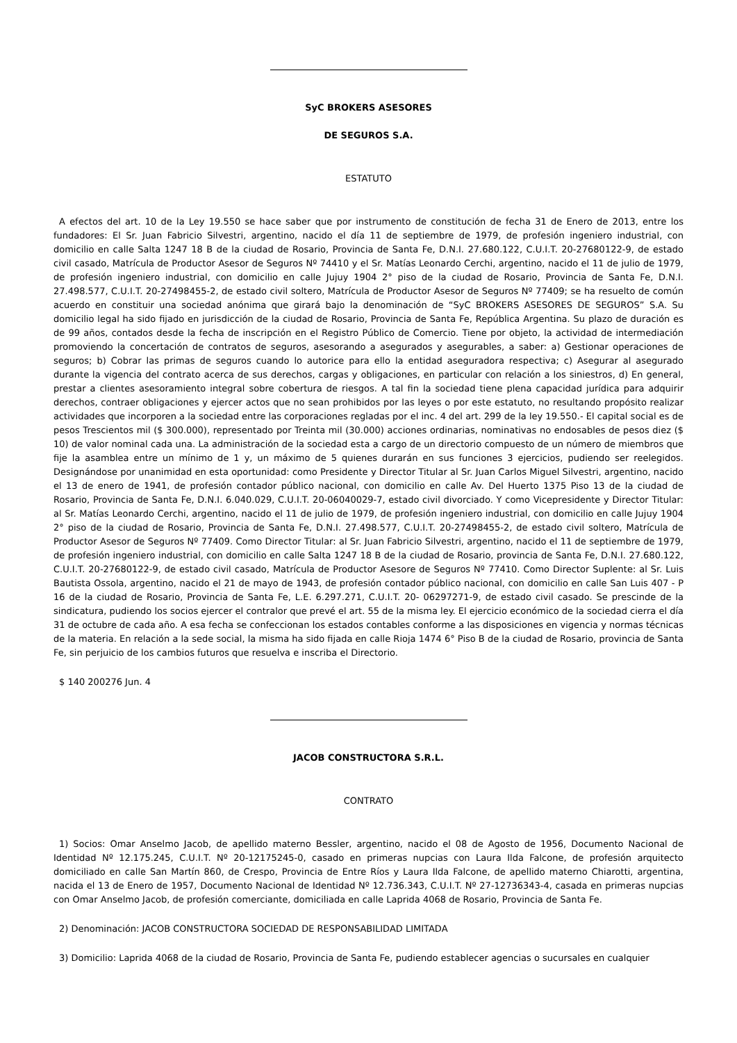SyC BROKERS ASESORES
DE SEGUROS S.A.
ESTATUTO
A efectos del art. 10 de la Ley 19.550 se hace saber que por instrumento de constitución de fecha 31 de Enero de 2013, entre los fundadores: El Sr. Juan Fabricio Silvestri, argentino, nacido el día 11 de septiembre de 1979, de profesión ingeniero industrial, con domicilio en calle Salta 1247 18 B de la ciudad de Rosario, Provincia de Santa Fe, D.N.I. 27.680.122, C.U.I.T. 20-27680122-9, de estado civil casado, Matrícula de Productor Asesor de Seguros Nº 74410 y el Sr. Matías Leonardo Cerchi, argentino, nacido el 11 de julio de 1979, de profesión ingeniero industrial, con domicilio en calle Jujuy 1904 2° piso de la ciudad de Rosario, Provincia de Santa Fe, D.N.I. 27.498.577, C.U.I.T. 20-27498455-2, de estado civil soltero, Matrícula de Productor Asesor de Seguros Nº 77409; se ha resuelto de común acuerdo en constituir una sociedad anónima que girará bajo la denominación de “SyC BROKERS ASESORES DE SEGUROS” S.A. Su domicilio legal ha sido fijado en jurisdicción de la ciudad de Rosario, Provincia de Santa Fe, República Argentina. Su plazo de duración es de 99 años, contados desde la fecha de inscripción en el Registro Público de Comercio. Tiene por objeto, la actividad de intermediación promoviendo la concertación de contratos de seguros, asesorando a asegurados y asegurables, a saber: a) Gestionar operaciones de seguros; b) Cobrar las primas de seguros cuando lo autorice para ello la entidad aseguradora respectiva; c) Asegurar al asegurado durante la vigencia del contrato acerca de sus derechos, cargas y obligaciones, en particular con relación a los siniestros, d) En general, prestar a clientes asesoramiento integral sobre cobertura de riesgos. A tal fin la sociedad tiene plena capacidad jurídica para adquirir derechos, contraer obligaciones y ejercer actos que no sean prohibidos por las leyes o por este estatuto, no resultando propósito realizar actividades que incorporen a la sociedad entre las corporaciones regladas por el inc. 4 del art. 299 de la ley 19.550.- El capital social es de pesos Trescientos mil ($ 300.000), representado por Treinta mil (30.000) acciones ordinarias, nominativas no endosables de pesos diez ($ 10) de valor nominal cada una. La administración de la sociedad esta a cargo de un directorio compuesto de un número de miembros que fije la asamblea entre un mínimo de 1 y, un máximo de 5 quienes durarán en sus funciones 3 ejercicios, pudiendo ser reelegidos. Designándose por unanimidad en esta oportunidad: como Presidente y Director Titular al Sr. Juan Carlos Miguel Silvestri, argentino, nacido el 13 de enero de 1941, de profesión contador público nacional, con domicilio en calle Av. Del Huerto 1375 Piso 13 de la ciudad de Rosario, Provincia de Santa Fe, D.N.I. 6.040.029, C.U.I.T. 20-06040029-7, estado civil divorciado. Y como Vicepresidente y Director Titular: al Sr. Matías Leonardo Cerchi, argentino, nacido el 11 de julio de 1979, de profesión ingeniero industrial, con domicilio en calle Jujuy 1904 2° piso de la ciudad de Rosario, Provincia de Santa Fe, D.N.I. 27.498.577, C.U.I.T. 20-27498455-2, de estado civil soltero, Matrícula de Productor Asesor de Seguros Nº 77409. Como Director Titular: al Sr. Juan Fabricio Silvestri, argentino, nacido el 11 de septiembre de 1979, de profesión ingeniero industrial, con domicilio en calle Salta 1247 18 B de la ciudad de Rosario, provincia de Santa Fe, D.N.I. 27.680.122, C.U.I.T. 20-27680122-9, de estado civil casado, Matrícula de Productor Asesore de Seguros Nº 77410. Como Director Suplente: al Sr. Luis Bautista Ossola, argentino, nacido el 21 de mayo de 1943, de profesión contador público nacional, con domicilio en calle San Luis 407 - P 16 de la ciudad de Rosario, Provincia de Santa Fe, L.E. 6.297.271, C.U.I.T. 20- 06297271-9, de estado civil casado. Se prescinde de la sindicatura, pudiendo los socios ejercer el contralor que prevé el art. 55 de la misma ley. El ejercicio económico de la sociedad cierra el día 31 de octubre de cada año. A esa fecha se confeccionan los estados contables conforme a las disposiciones en vigencia y normas técnicas de la materia. En relación a la sede social, la misma ha sido fijada en calle Rioja 1474 6° Piso B de la ciudad de Rosario, provincia de Santa Fe, sin perjuicio de los cambios futuros que resuelva e inscriba el Directorio.
$ 140 200276 Jun. 4
JACOB CONSTRUCTORA S.R.L.
CONTRATO
1) Socios: Omar Anselmo Jacob, de apellido materno Bessler, argentino, nacido el 08 de Agosto de 1956, Documento Nacional de Identidad Nº 12.175.245, C.U.I.T. Nº 20-12175245-0, casado en primeras nupcias con Laura Ilda Falcone, de profesión arquitecto domiciliado en calle San Martín 860, de Crespo, Provincia de Entre Ríos y Laura Ilda Falcone, de apellido materno Chiarotti, argentina, nacida el 13 de Enero de 1957, Documento Nacional de Identidad Nº 12.736.343, C.U.I.T. Nº 27-12736343-4, casada en primeras nupcias con Omar Anselmo Jacob, de profesión comerciante, domiciliada en calle Laprida 4068 de Rosario, Provincia de Santa Fe.
2) Denominación: JACOB CONSTRUCTORA SOCIEDAD DE RESPONSABILIDAD LIMITADA
3) Domicilio: Laprida 4068 de la ciudad de Rosario, Provincia de Santa Fe, pudiendo establecer agencias o sucursales en cualquier